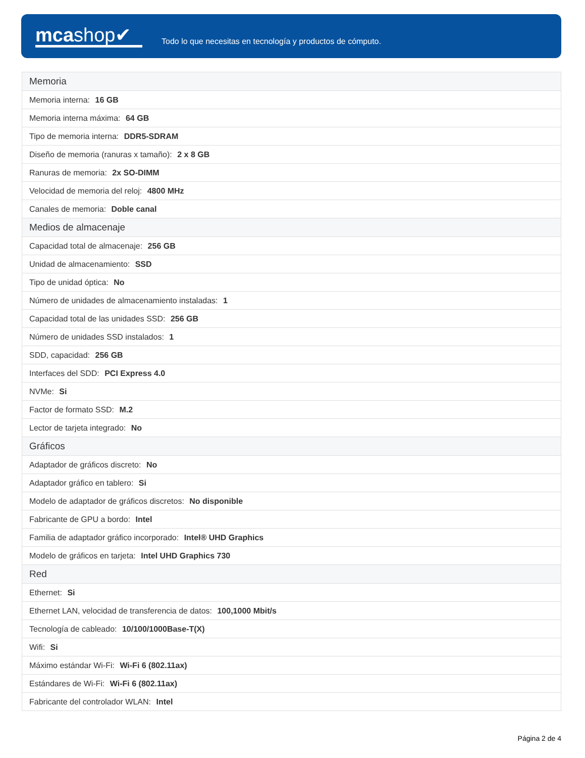mcashop✔
Todo lo que necesitas en tecnología y productos de cómputo.
| Memoria |
| --- |
| Memoria interna: 16 GB |
| Memoria interna máxima: 64 GB |
| Tipo de memoria interna: DDR5-SDRAM |
| Diseño de memoria (ranuras x tamaño): 2 x 8 GB |
| Ranuras de memoria: 2x SO-DIMM |
| Velocidad de memoria del reloj: 4800 MHz |
| Canales de memoria: Doble canal |
| Medios de almacenaje |
| Capacidad total de almacenaje: 256 GB |
| Unidad de almacenamiento: SSD |
| Tipo de unidad óptica: No |
| Número de unidades de almacenamiento instaladas: 1 |
| Capacidad total de las unidades SSD: 256 GB |
| Número de unidades SSD instalados: 1 |
| SDD, capacidad: 256 GB |
| Interfaces del SDD: PCI Express 4.0 |
| NVMe: Si |
| Factor de formato SSD: M.2 |
| Lector de tarjeta integrado: No |
| Gráficos |
| Adaptador de gráficos discreto: No |
| Adaptador gráfico en tablero: Si |
| Modelo de adaptador de gráficos discretos: No disponible |
| Fabricante de GPU a bordo: Intel |
| Familia de adaptador gráfico incorporado: Intel® UHD Graphics |
| Modelo de gráficos en tarjeta: Intel UHD Graphics 730 |
| Red |
| Ethernet: Si |
| Ethernet LAN, velocidad de transferencia de datos: 100,1000 Mbit/s |
| Tecnología de cableado: 10/100/1000Base-T(X) |
| Wifi: Si |
| Máximo estándar Wi-Fi: Wi-Fi 6 (802.11ax) |
| Estándares de Wi-Fi: Wi-Fi 6 (802.11ax) |
| Fabricante del controlador WLAN: Intel |
Página 2 de 4